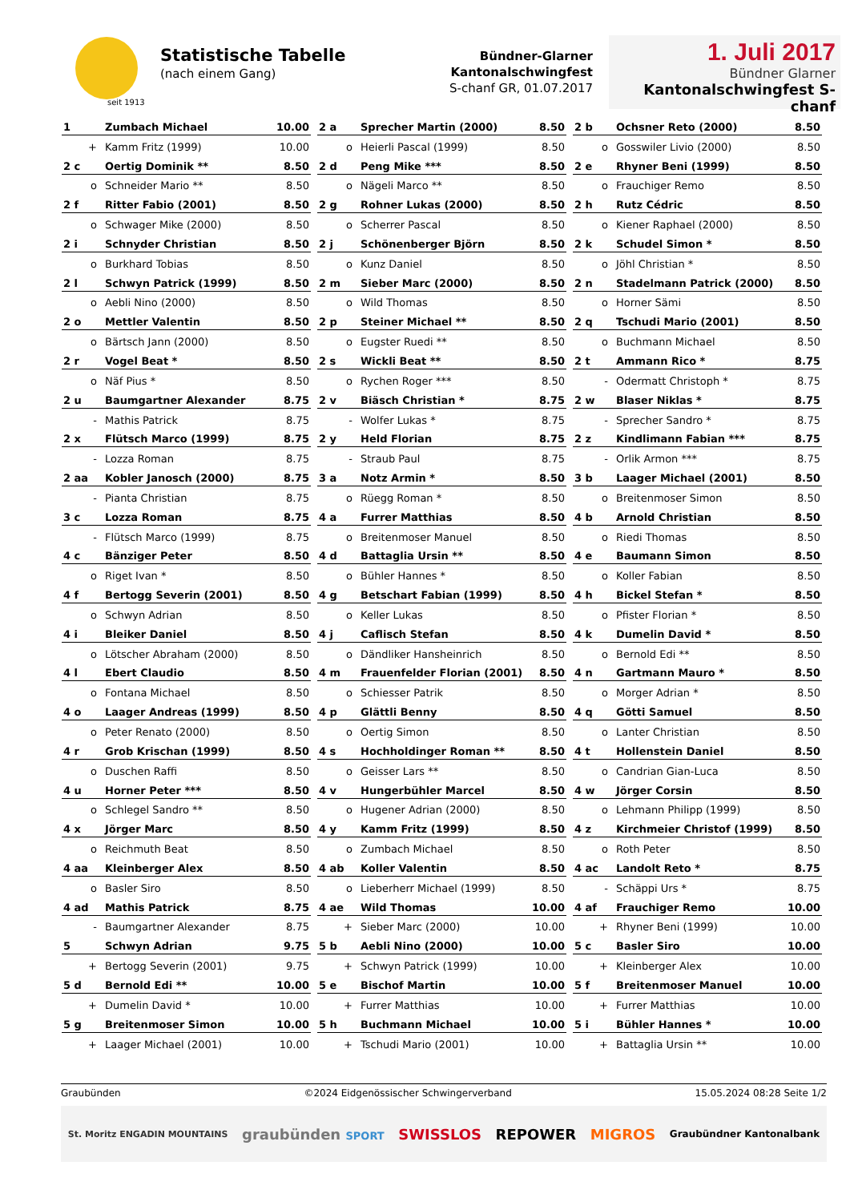seit 1913
Statistische Tabelle
(nach einem Gang)
Bündner-Glarner Kantonalschwingfest
S-chanf GR, 01.07.2017
1. Juli 2017
Bündner Glarner
Kantonalschwingfest S-chanf
| 1 | Zumbach Michael | 10.00 |
| + | Kamm Fritz (1999) | 10.00 |
| 2 a | Sprecher Martin (2000) | 8.50 |
| o | Heierli Pascal (1999) | 8.50 |
| 2 b | Ochsner Reto (2000) | 8.50 |
| o | Gosswiler Livio (2000) | 8.50 |
| 2 c | Oertig Dominik ** | 8.50 |
| o | Schneider Mario ** | 8.50 |
| 2 d | Peng Mike *** | 8.50 |
| o | Nägeli Marco ** | 8.50 |
| 2 e | Rhyner Beni (1999) | 8.50 |
| o | Frauchiger Remo | 8.50 |
| 2 f | Ritter Fabio (2001) | 8.50 |
| o | Schwager Mike (2000) | 8.50 |
| 2 g | Rohner Lukas (2000) | 8.50 |
| o | Scherrer Pascal | 8.50 |
| 2 h | Rutz Cédric | 8.50 |
| o | Kiener Raphael (2000) | 8.50 |
| 2 i | Schnyder Christian | 8.50 |
| o | Burkhard Tobias | 8.50 |
| 2 j | Schönenberger Björn | 8.50 |
| o | Kunz Daniel | 8.50 |
| 2 k | Schudel Simon * | 8.50 |
| o | Jöhl Christian * | 8.50 |
| 2 l | Schwyn Patrick (1999) | 8.50 |
| o | Aebli Nino (2000) | 8.50 |
| 2 m | Sieber Marc (2000) | 8.50 |
| o | Wild Thomas | 8.50 |
| 2 n | Stadelmann Patrick (2000) | 8.50 |
| o | Horner Sämi | 8.50 |
| 2 o | Mettler Valentin | 8.50 |
| o | Bärtsch Jann (2000) | 8.50 |
| 2 p | Steiner Michael ** | 8.50 |
| o | Eugster Ruedi ** | 8.50 |
| 2 q | Tschudi Mario (2001) | 8.50 |
| o | Buchmann Michael | 8.50 |
| 2 r | Vogel Beat * | 8.50 |
| o | Näf Pius * | 8.50 |
| 2 s | Wickli Beat ** | 8.50 |
| o | Rychen Roger *** | 8.50 |
| 2 t | Ammann Rico * | 8.75 |
| - | Odermatt Christoph * | 8.75 |
| 2 u | Baumgartner Alexander | 8.75 |
| - | Mathis Patrick | 8.75 |
| 2 v | Biäsch Christian * | 8.75 |
| - | Wolfer Lukas * | 8.75 |
| 2 w | Blaser Niklas * | 8.75 |
| - | Sprecher Sandro * | 8.75 |
| 2 x | Flütsch Marco (1999) | 8.75 |
| - | Lozza Roman | 8.75 |
| 2 y | Held Florian | 8.75 |
| - | Straub Paul | 8.75 |
| 2 z | Kindlimann Fabian *** | 8.75 |
| - | Orlik Armon *** | 8.75 |
| 2 aa | Kobler Janosch (2000) | 8.75 |
| - | Pianta Christian | 8.75 |
| 3 a | Notz Armin * | 8.50 |
| o | Rüegg Roman * | 8.50 |
| 3 b | Laager Michael (2001) | 8.50 |
| o | Breitenmoser Simon | 8.50 |
| 3 c | Lozza Roman | 8.75 |
| - | Flütsch Marco (1999) | 8.75 |
| 4 a | Furrer Matthias | 8.50 |
| o | Breitenmoser Manuel | 8.50 |
| 4 b | Arnold Christian | 8.50 |
| o | Riedi Thomas | 8.50 |
| 4 c | Bänziger Peter | 8.50 |
| o | Riget Ivan * | 8.50 |
| 4 d | Battaglia Ursin ** | 8.50 |
| o | Bühler Hannes * | 8.50 |
| 4 e | Baumann Simon | 8.50 |
| o | Koller Fabian | 8.50 |
| 4 f | Bertogg Severin (2001) | 8.50 |
| o | Schwyn Adrian | 8.50 |
| 4 g | Betschart Fabian (1999) | 8.50 |
| o | Keller Lukas | 8.50 |
| 4 h | Bickel Stefan * | 8.50 |
| o | Pfister Florian * | 8.50 |
| 4 i | Bleiker Daniel | 8.50 |
| o | Lötscher Abraham (2000) | 8.50 |
| 4 j | Caflisch Stefan | 8.50 |
| o | Dändliker Hansheinrich | 8.50 |
| 4 k | Dumelin David * | 8.50 |
| o | Bernold Edi ** | 8.50 |
| 4 l | Ebert Claudio | 8.50 |
| o | Fontana Michael | 8.50 |
| 4 m | Frauenfelder Florian (2001) | 8.50 |
| o | Schiesser Patrik | 8.50 |
| 4 n | Gartmann Mauro * | 8.50 |
| o | Morger Adrian * | 8.50 |
| 4 o | Laager Andreas (1999) | 8.50 |
| o | Peter Renato (2000) | 8.50 |
| 4 p | Glättli Benny | 8.50 |
| o | Oertig Simon | 8.50 |
| 4 q | Götti Samuel | 8.50 |
| o | Lanter Christian | 8.50 |
| 4 r | Grob Krischan (1999) | 8.50 |
| o | Duschen Raffi | 8.50 |
| 4 s | Hochholdinger Roman ** | 8.50 |
| o | Geisser Lars ** | 8.50 |
| 4 t | Hollenstein Daniel | 8.50 |
| o | Candrian Gian-Luca | 8.50 |
| 4 u | Horner Peter *** | 8.50 |
| o | Schlegel Sandro ** | 8.50 |
| 4 v | Hungerbühler Marcel | 8.50 |
| o | Hugener Adrian (2000) | 8.50 |
| 4 w | Jörger Corsin | 8.50 |
| o | Lehmann Philipp (1999) | 8.50 |
| 4 x | Jörger Marc | 8.50 |
| o | Reichmuth Beat | 8.50 |
| 4 y | Kamm Fritz (1999) | 8.50 |
| o | Zumbach Michael | 8.50 |
| 4 z | Kirchmeier Christof (1999) | 8.50 |
| o | Roth Peter | 8.50 |
| 4 aa | Kleinberger Alex | 8.50 |
| o | Basler Siro | 8.50 |
| 4 ab | Koller Valentin | 8.50 |
| o | Lieberherr Michael (1999) | 8.50 |
| 4 ac | Landolt Reto * | 8.75 |
| - | Schäppi Urs * | 8.75 |
| 4 ad | Mathis Patrick | 8.75 |
| - | Baumgartner Alexander | 8.75 |
| 4 ae | Wild Thomas | 10.00 |
| + | Sieber Marc (2000) | 10.00 |
| 4 af | Frauchiger Remo | 10.00 |
| + | Rhyner Beni (1999) | 10.00 |
| 5 | Schwyn Adrian | 9.75 |
| + | Bertogg Severin (2001) | 9.75 |
| 5 b | Aebli Nino (2000) | 10.00 |
| + | Schwyn Patrick (1999) | 10.00 |
| 5 c | Basler Siro | 10.00 |
| + | Kleinberger Alex | 10.00 |
| 5 d | Bernold Edi ** | 10.00 |
| + | Dumelin David * | 10.00 |
| 5 e | Bischof Martin | 10.00 |
| + | Furrer Matthias | 10.00 |
| 5 f | Breitenmoser Manuel | 10.00 |
| + | Furrer Matthias | 10.00 |
| 5 g | Breitenmoser Simon | 10.00 |
| + | Laager Michael (2001) | 10.00 |
| 5 h | Buchmann Michael | 10.00 |
| + | Tschudi Mario (2001) | 10.00 |
| 5 i | Bühler Hannes * | 10.00 |
| + | Battaglia Ursin ** | 10.00 |
Graubünden ©2024 Eidgenössischer Schwingerverband 15.05.2024 08:28 Seite 1/2
St. Moritz ENGADIN MOUNTAINS graubünden SPORT SWISSLOS REPOWER MIGROS Graubündner Kantonalbank